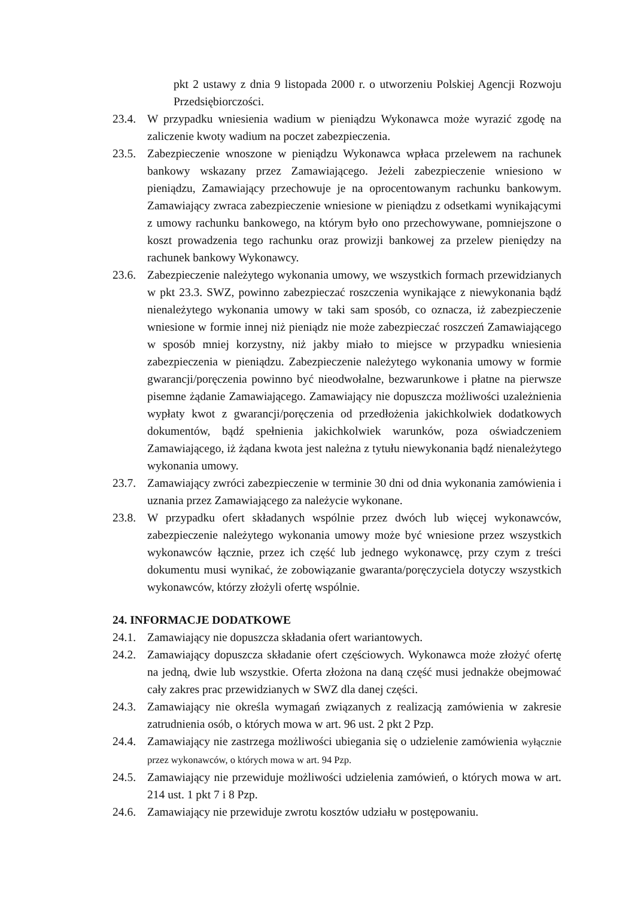pkt 2 ustawy z dnia 9 listopada 2000 r. o utworzeniu Polskiej Agencji Rozwoju Przedsiębiorczości.
23.4.
W przypadku wniesienia wadium w pieniądzu Wykonawca może wyrazić zgodę na zaliczenie kwoty wadium na poczet zabezpieczenia.
23.5.
Zabezpieczenie wnoszone w pieniądzu Wykonawca wpłaca przelewem na rachunek bankowy wskazany przez Zamawiającego. Jeżeli zabezpieczenie wniesiono w pieniądzu, Zamawiający przechowuje je na oprocentowanym rachunku bankowym. Zamawiający zwraca zabezpieczenie wniesione w pieniądzu z odsetkami wynikającymi z umowy rachunku bankowego, na którym było ono przechowywane, pomniejszone o koszt prowadzenia tego rachunku oraz prowizji bankowej za przelew pieniędzy na rachunek bankowy Wykonawcy.
23.6.
Zabezpieczenie należytego wykonania umowy, we wszystkich formach przewidzianych w pkt 23.3. SWZ, powinno zabezpieczać roszczenia wynikające z niewykonania bądź nienależytego wykonania umowy w taki sam sposób, co oznacza, iż zabezpieczenie wniesione w formie innej niż pieniądz nie może zabezpieczać roszczeń Zamawiającego w sposób mniej korzystny, niż jakby miało to miejsce w przypadku wniesienia zabezpieczenia w pieniądzu. Zabezpieczenie należytego wykonania umowy w formie gwarancji/poręczenia powinno być nieodwołalne, bezwarunkowe i płatne na pierwsze pisemne żądanie Zamawiającego. Zamawiający nie dopuszcza możliwości uzależnienia wypłaty kwot z gwarancji/poręczenia od przedłożenia jakichkolwiek dodatkowych dokumentów, bądź spełnienia jakichkolwiek warunków, poza oświadczeniem Zamawiającego, iż żądana kwota jest należna z tytułu niewykonania bądź nienależytego wykonania umowy.
23.7.
Zamawiający zwróci zabezpieczenie w terminie 30 dni od dnia wykonania zamówienia i uznania przez Zamawiającego za należycie wykonane.
23.8.
W przypadku ofert składanych wspólnie przez dwóch lub więcej wykonawców, zabezpieczenie należytego wykonania umowy może być wniesione przez wszystkich wykonawców łącznie, przez ich część lub jednego wykonawcę, przy czym z treści dokumentu musi wynikać, że zobowiązanie gwaranta/poręczyciela dotyczy wszystkich wykonawców, którzy złożyli ofertę wspólnie.
24. INFORMACJE DODATKOWE
24.1.
Zamawiający nie dopuszcza składania ofert wariantowych.
24.2.
Zamawiający dopuszcza składanie ofert częściowych. Wykonawca może złożyć ofertę na jedną, dwie lub wszystkie. Oferta złożona na daną część musi jednakże obejmować cały zakres prac przewidzianych w SWZ dla danej części.
24.3.
Zamawiający nie określa wymagań związanych z realizacją zamówienia w zakresie zatrudnienia osób, o których mowa w art. 96 ust. 2 pkt 2 Pzp.
24.4.
Zamawiający nie zastrzega możliwości ubiegania się o udzielenie zamówienia wyłącznie przez wykonawców, o których mowa w art. 94 Pzp.
24.5.
Zamawiający nie przewiduje możliwości udzielenia zamówień, o których mowa w art. 214 ust. 1 pkt 7 i 8 Pzp.
24.6.
Zamawiający nie przewiduje zwrotu kosztów udziału w postępowaniu.